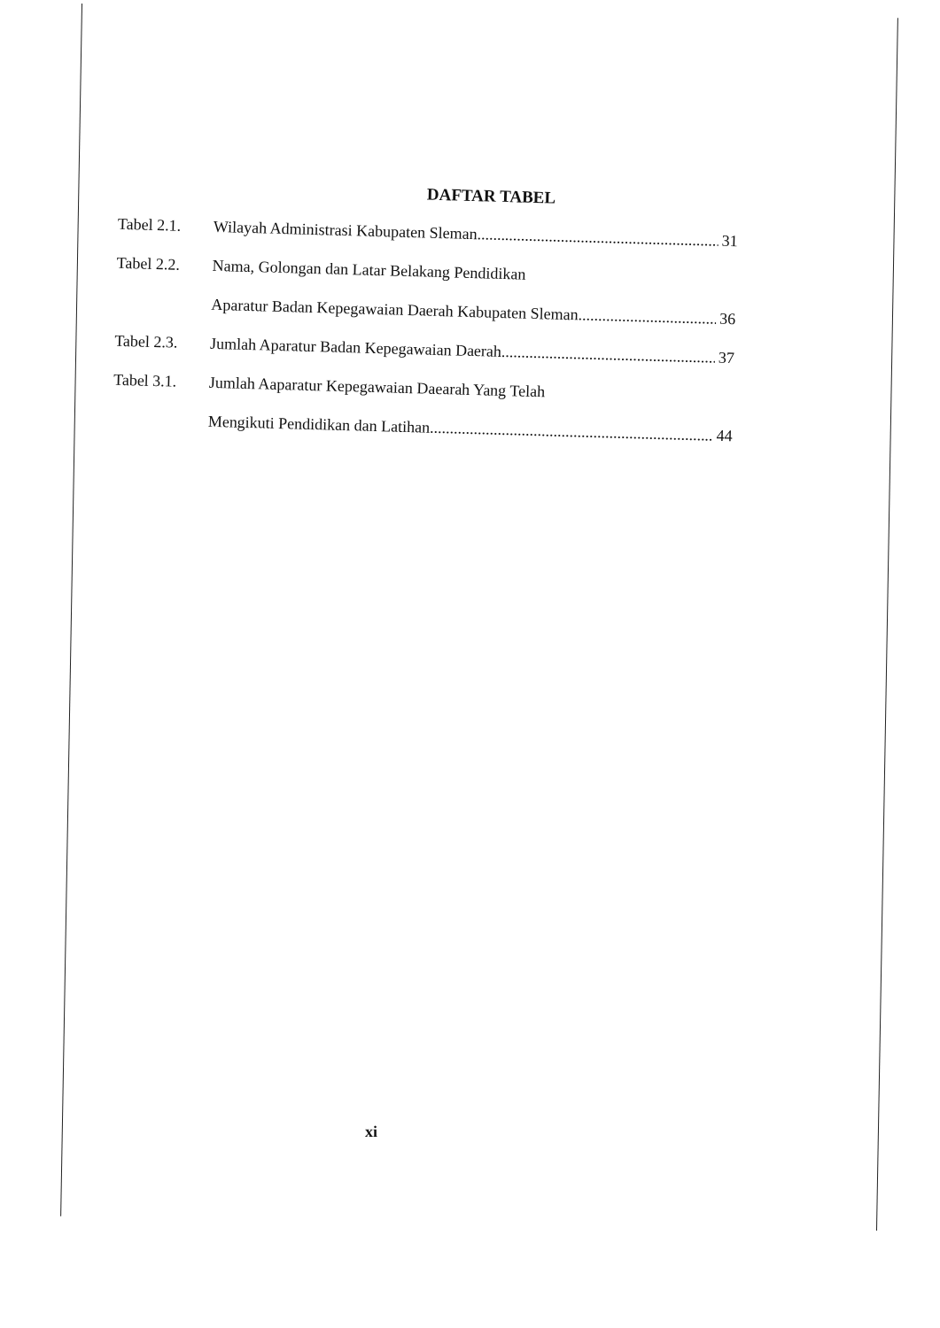DAFTAR TABEL
Tabel 2.1.
Wilayah Administrasi Kabupaten Sleman........................................................................ 31
Tabel 2.2.
Nama, Golongan dan Latar Belakang Pendidikan
Aparatur Badan Kepegawaian Daerah Kabupaten Sleman........................................ 36
Tabel 2.3.
Jumlah Aparatur Badan Kepegawaian Daerah........................................................................ 37
Tabel 3.1.
Jumlah Aaparatur Kepegawaian Daearah Yang Telah
Mengikuti Pendidikan dan Latihan........................................................................ 44
xi